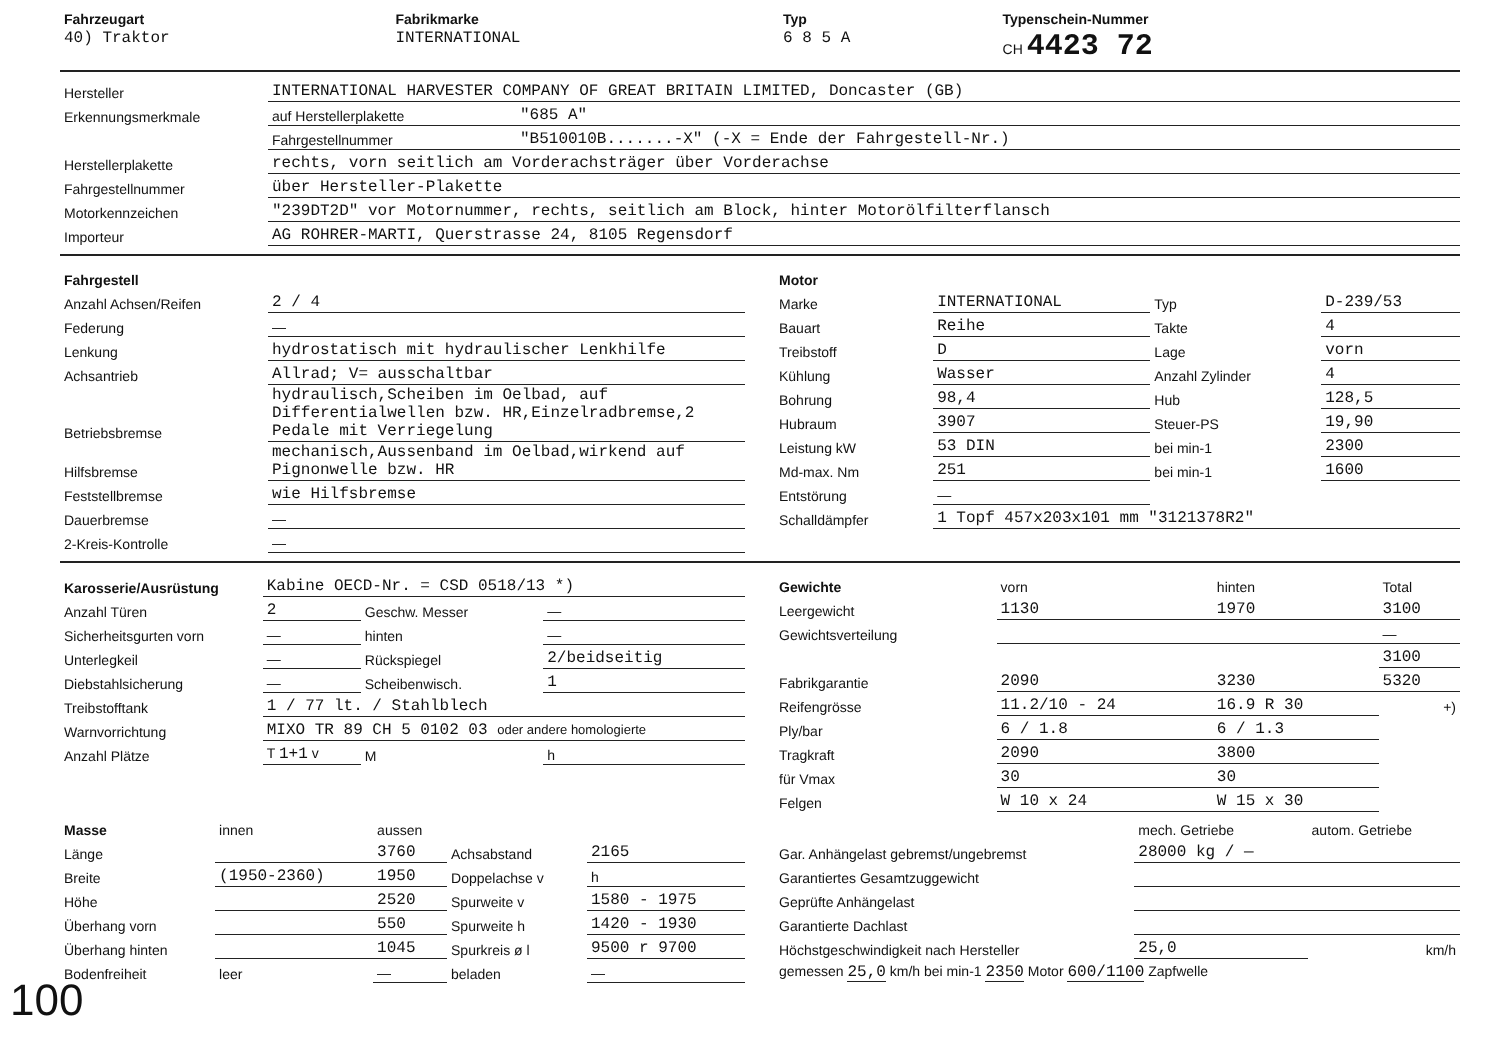| Fahrzeugart | Fabrikmarke | Typ | Typenschein-Nummer |
| 40) Traktor | INTERNATIONAL | 6 8 5 A | CH 4423 72 |
| Hersteller | INTERNATIONAL HARVESTER COMPANY OF GREAT BRITAIN LIMITED, Doncaster (GB) | |
| Erkennungsmerkmale | auf Herstellerplakette | "685 A" |
| | Fahrgestellnummer | "B510010B.......-X" (-X = Ende der Fahrgestell-Nr.) |
| Herstellerplakette | rechts, vorn seitlich am Vorderachsträger über Vorderachse | |
| Fahrgestellnummer | über Hersteller-Plakette | |
| Motorkennzeichen | "239DT2D" vor Motornummer, rechts, seitlich am Block, hinter Motorölfilterflansch | |
| Importeur | AG ROHRER-MARTI, Querstrasse 24, 8105 Regensdorf | |
| Fahrgestell | |
| Anzahl Achsen/Reifen | 2 / 4 |
| Federung | — |
| Lenkung | hydrostatisch mit hydraulischer Lenkhilfe |
| Achsantrieb | Allrad; V= ausschaltbar |
| Betriebsbremse | hydraulisch,Scheiben im Oelbad, auf Differentialwellen bzw. HR,Einzelradbremse,2 Pedale mit Verriegelung |
| Hilfsbremse | mechanisch,Aussenband im Oelbad,wirkend auf Pignonwelle bzw. HR |
| Feststellbremse | wie Hilfsbremse |
| Dauerbremse | — |
| 2-Kreis-Kontrolle | — |
| Motor | | | |
| Marke | INTERNATIONAL | Typ | D-239/53 |
| Bauart | Reihe | Takte | 4 |
| Treibstoff | D | Lage | vorn |
| Kühlung | Wasser | Anzahl Zylinder | 4 |
| Bohrung | 98,4 | Hub | 128,5 |
| Hubraum | 3907 | Steuer-PS | 19,90 |
| Leistung kW | 53 DIN | bei min-1 | 2300 |
| Md-max. Nm | 251 | bei min-1 | 1600 |
| Entstörung | — | | |
| Schalldämpfer | 1 Topf 457x203x101 mm "3121378R2" | | |
| Karosserie/Ausrüstung | Kabine OECD-Nr. = CSD 0518/13 *) | | |
| Anzahl Türen | 2 | Geschw. Messer | — |
| Sicherheitsgurten vorn | — | hinten | — |
| Unterlegkeil | — | Rückspiegel | 2/beidseitig |
| Diebstahlsicherung | — | Scheibenwisch. | 1 |
| Treibstofftank | 1 / 77 lt. / Stahlblech | | |
| Warnvorrichtung | MIXO TR 89 CH 5 0102 03 oder andere homologierte | | |
| Anzahl Plätze | T 1+1 v | M | h |
| Gewichte | vorn | hinten | Total |
| Leergewicht | 1130 | 1970 | 3100 |
| Gewichtsverteilung | | | — |
| | | | 3100 |
| Fabrikgarantie | 2090 | 3230 | 5320 |
| Reifengrösse | 11.2/10 - 24 | 16.9 R 30 | +) |
| Ply/bar | 6 / 1.8 | 6 / 1.3 | |
| Tragkraft | 2090 | 3800 | |
| für Vmax | 30 | 30 | |
| Felgen | W 10 x 24 | W 15 x 30 | |
| Masse | innen | aussen | | |
| Länge | | 3760 | Achsabstand | 2165 |
| Breite | (1950-2360) | 1950 | Doppelachse v | h |
| Höhe | | 2520 | Spurweite v | 1580 - 1975 |
| Überhang vorn | | 550 | Spurweite h | 1420 - 1930 |
| Überhang hinten | | 1045 | Spurkreis ø l | 9500 r 9700 |
| Bodenfreiheit | leer | — | beladen | — |
| | mech. Getriebe | autom. Getriebe |
| Gar. Anhängelast gebremst/ungebremst | 28000 kg / — | |
| Garantiertes Gesamtzuggewicht | | |
| Geprüfte Anhängelast | | |
| Garantierte Dachlast | | |
| Höchstgeschwindigkeit nach Hersteller | 25,0 | km/h |
| gemessen 25,0 km/h bei min-1 2350 Motor 600/1100 Zapfwelle | | |
100